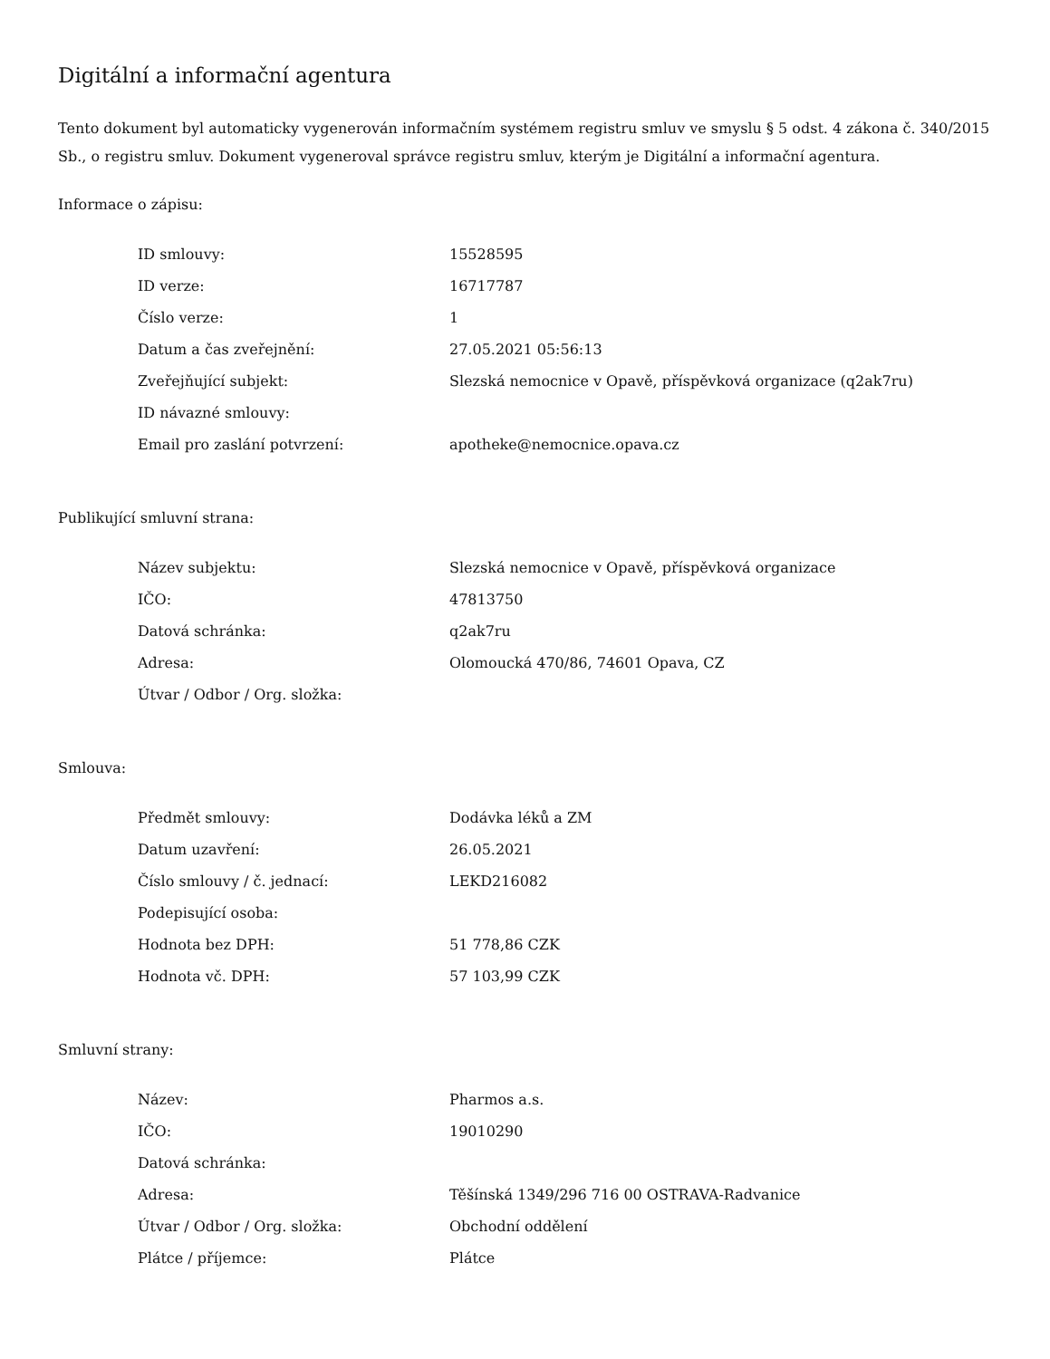Digitální a informační agentura
Tento dokument byl automaticky vygenerován informačním systémem registru smluv ve smyslu § 5 odst. 4 zákona č. 340/2015 Sb., o registru smluv. Dokument vygeneroval správce registru smluv, kterým je Digitální a informační agentura.
Informace o zápisu:
| ID smlouvy: | 15528595 |
| ID verze: | 16717787 |
| Číslo verze: | 1 |
| Datum a čas zveřejnění: | 27.05.2021 05:56:13 |
| Zveřejňující subjekt: | Slezská nemocnice v Opavě, příspěvková organizace (q2ak7ru) |
| ID návazné smlouvy: | |
| Email pro zaslání potvrzení: | apotheke@nemocnice.opava.cz |
Publikující smluvní strana:
| Název subjektu: | Slezská nemocnice v Opavě, příspěvková organizace |
| IČO: | 47813750 |
| Datová schránka: | q2ak7ru |
| Adresa: | Olomoucká 470/86, 74601 Opava, CZ |
| Útvar / Odbor / Org. složka: | |
Smlouva:
| Předmět smlouvy: | Dodávka léků a ZM |
| Datum uzavření: | 26.05.2021 |
| Číslo smlouvy / č. jednací: | LEKD216082 |
| Podepisující osoba: | |
| Hodnota bez DPH: | 51 778,86 CZK |
| Hodnota vč. DPH: | 57 103,99 CZK |
Smluvní strany:
| Název: | Pharmos a.s. |
| IČO: | 19010290 |
| Datová schránka: | |
| Adresa: | Těšínská 1349/296 716 00 OSTRAVA-Radvanice |
| Útvar / Odbor / Org. složka: | Obchodní oddělení |
| Plátce / příjemce: | Plátce |